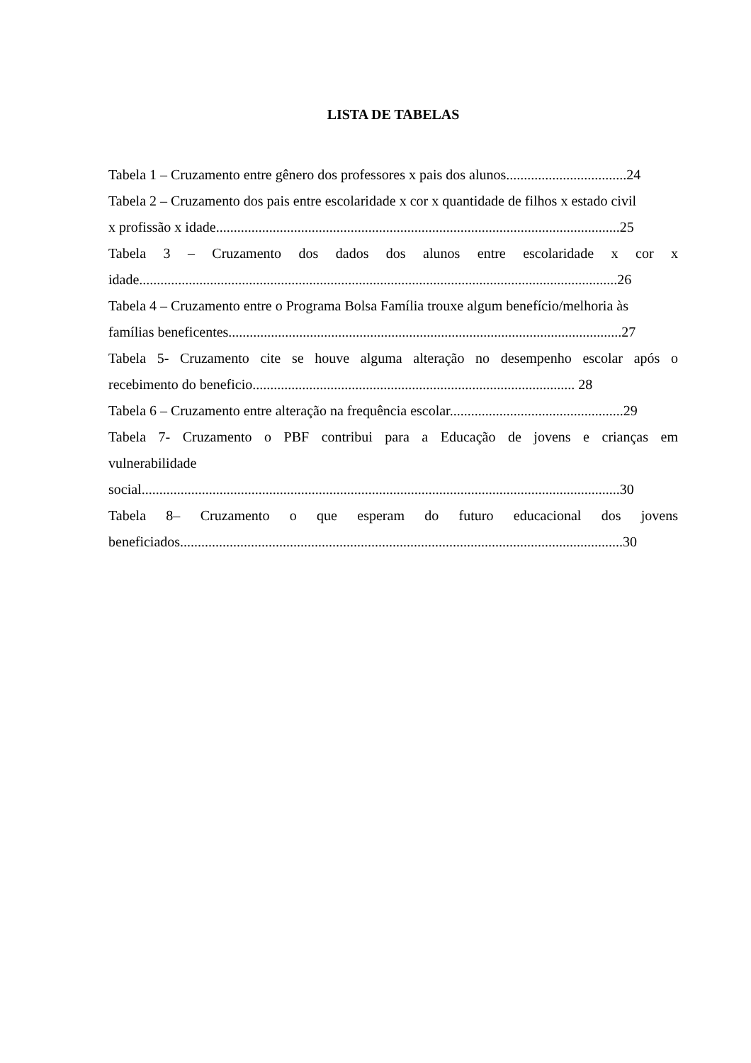LISTA DE TABELAS
Tabela 1 – Cruzamento entre gênero dos professores x pais dos alunos..................................24
Tabela 2 – Cruzamento dos pais entre escolaridade x cor x quantidade de filhos x estado civil
x profissão x idade..................................................................................................................25
Tabela 3 – Cruzamento dos dados dos alunos entre escolaridade x cor x
idade.......................................................................................................................................26
Tabela 4 – Cruzamento entre o Programa Bolsa Família trouxe algum benefício/melhoria às
famílias beneficentes...............................................................................................................27
Tabela 5- Cruzamento cite se houve alguma alteração no desempenho escolar após o
recebimento do beneficio........................................................................................... 28
Tabela 6 – Cruzamento entre alteração na frequência escolar.................................................29
Tabela 7- Cruzamento o PBF contribui para a Educação de jovens e crianças em
vulnerabilidade
social.......................................................................................................................................30
Tabela 8– Cruzamento o que esperam do futuro educacional dos jovens
beneficiados.............................................................................................................................30